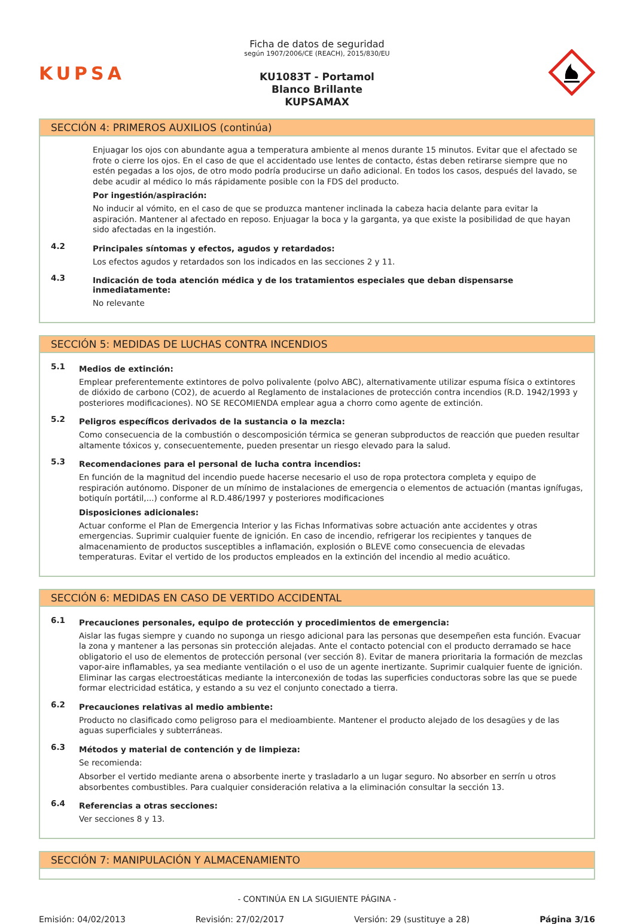KUPSA
Ficha de datos de seguridad
según 1907/2006/CE (REACH), 2015/830/EU
KU1083T - Portamol
Blanco Brillante
KUPSAMAX
SECCIÓN 4: PRIMEROS AUXILIOS (continúa)
Enjuagar los ojos con abundante agua a temperatura ambiente al menos durante 15 minutos. Evitar que el afectado se frote o cierre los ojos. En el caso de que el accidentado use lentes de contacto, éstas deben retirarse siempre que no estén pegadas a los ojos, de otro modo podría producirse un daño adicional. En todos los casos, después del lavado, se debe acudir al médico lo más rápidamente posible con la FDS del producto.
Por ingestión/aspiración:
No inducir al vómito, en el caso de que se produzca mantener inclinada la cabeza hacia delante para evitar la aspiración. Mantener al afectado en reposo. Enjuagar la boca y la garganta, ya que existe la posibilidad de que hayan sido afectadas en la ingestión.
4.2
Principales síntomas y efectos, agudos y retardados:
Los efectos agudos y retardados son los indicados en las secciones 2 y 11.
4.3
Indicación de toda atención médica y de los tratamientos especiales que deban dispensarse inmediatamente:
No relevante
SECCIÓN 5: MEDIDAS DE LUCHAS CONTRA INCENDIOS
5.1
Medios de extinción:
Emplear preferentemente extintores de polvo polivalente (polvo ABC), alternativamente utilizar espuma física o extintores de dióxido de carbono (CO2), de acuerdo al Reglamento de instalaciones de protección contra incendios (R.D. 1942/1993 y posteriores modificaciones). NO SE RECOMIENDA emplear agua a chorro como agente de extinción.
5.2
Peligros específicos derivados de la sustancia o la mezcla:
Como consecuencia de la combustión o descomposición térmica se generan subproductos de reacción que pueden resultar altamente tóxicos y, consecuentemente, pueden presentar un riesgo elevado para la salud.
5.3
Recomendaciones para el personal de lucha contra incendios:
En función de la magnitud del incendio puede hacerse necesario el uso de ropa protectora completa y equipo de respiración autónomo. Disponer de un mínimo de instalaciones de emergencia o elementos de actuación (mantas ignífugas, botiquín portátil,...) conforme al R.D.486/1997 y posteriores modificaciones
Disposiciones adicionales:
Actuar conforme el Plan de Emergencia Interior y las Fichas Informativas sobre actuación ante accidentes y otras emergencias. Suprimir cualquier fuente de ignición. En caso de incendio, refrigerar los recipientes y tanques de almacenamiento de productos susceptibles a inflamación, explosión o BLEVE como consecuencia de elevadas temperaturas. Evitar el vertido de los productos empleados en la extinción del incendio al medio acuático.
SECCIÓN 6: MEDIDAS EN CASO DE VERTIDO ACCIDENTAL
6.1
Precauciones personales, equipo de protección y procedimientos de emergencia:
Aislar las fugas siempre y cuando no suponga un riesgo adicional para las personas que desempeñen esta función. Evacuar la zona y mantener a las personas sin protección alejadas. Ante el contacto potencial con el producto derramado se hace obligatorio el uso de elementos de protección personal (ver sección 8). Evitar de manera prioritaria la formación de mezclas vapor-aire inflamables, ya sea mediante ventilación o el uso de un agente inertizante. Suprimir cualquier fuente de ignición. Eliminar las cargas electroestáticas mediante la interconexión de todas las superficies conductoras sobre las que se puede formar electricidad estática, y estando a su vez el conjunto conectado a tierra.
6.2
Precauciones relativas al medio ambiente:
Producto no clasificado como peligroso para el medioambiente. Mantener el producto alejado de los desagües y de las aguas superficiales y subterráneas.
6.3
Métodos y material de contención y de limpieza:
Se recomienda:
Absorber el vertido mediante arena o absorbente inerte y trasladarlo a un lugar seguro. No absorber en serrín u otros absorbentes combustibles. Para cualquier consideración relativa a la eliminación consultar la sección 13.
6.4
Referencias a otras secciones:
Ver secciones 8 y 13.
SECCIÓN 7: MANIPULACIÓN Y ALMACENAMIENTO
- CONTINÚA EN LA SIGUIENTE PÁGINA -
Emisión: 04/02/2013 Revisión: 27/02/2017 Versión: 29 (sustituye a 28) Página 3/16